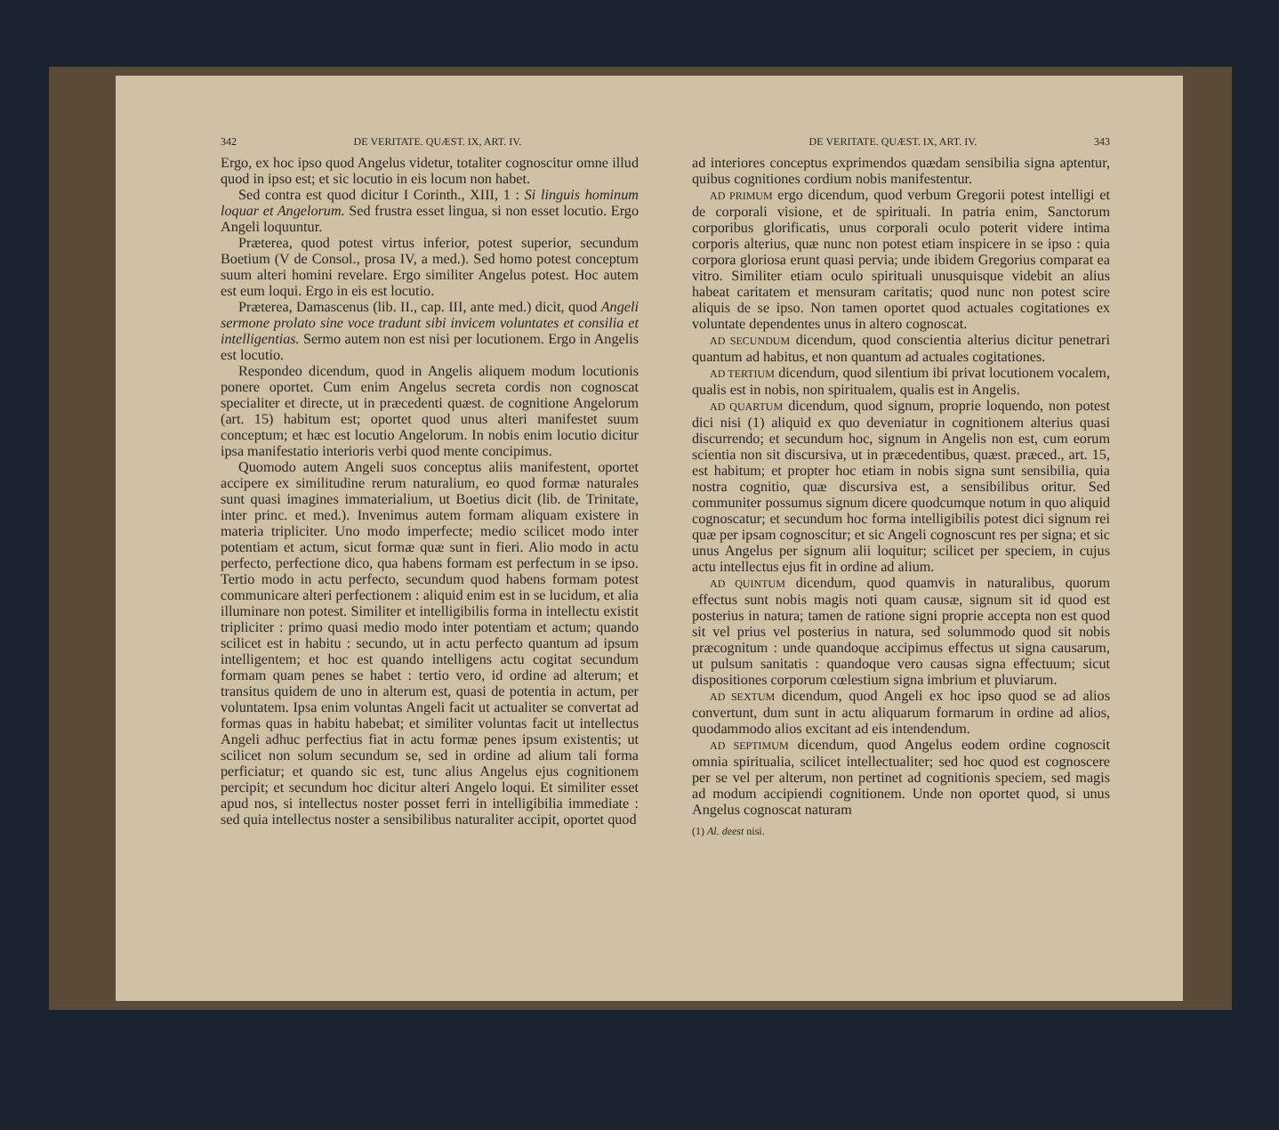342 DE VERITATE. QUÆST. IX, ART. IV.
Ergo, ex hoc ipso quod Angelus videtur, totaliter cognoscitur omne illud quod in ipso est; et sic locutio in eis locum non habet.
Sed contra est quod dicitur I Corinth., XIII, 1 : Si linguis hominum loquar et Angelorum. Sed frustra esset lingua, si non esset locutio. Ergo Angeli loquuntur.
Præterea, quod potest virtus inferior, potest superior, secundum Boetium (V de Consol., prosa IV, a med.). Sed homo potest conceptum suum alteri homini revelare. Ergo similiter Angelus potest. Hoc autem est eum loqui. Ergo in eis est locutio.
Præterea, Damascenus (lib. II., cap. III, ante med.) dicit, quod Angeli sermone prolato sine voce tradunt sibi invicem voluntates et consilia et intelligentias. Sermo autem non est nisi per locutionem. Ergo in Angelis est locutio.
Respondeo dicendum, quod in Angelis aliquem modum locutionis ponere oportet. Cum enim Angelus secreta cordis non cognoscat specialiter et directe, ut in præcedenti quæst. de cognitione Angelorum (art. 15) habitum est; oportet quod unus alteri manifestet suum conceptum; et hæc est locutio Angelorum. In nobis enim locutio dicitur ipsa manifestatio interioris verbi quod mente concipimus.
Quomodo autem Angeli suos conceptus aliis manifestent, oportet accipere ex similitudine rerum naturalium, eo quod formæ naturales sunt quasi imagines immaterialium, ut Boetius dicit (lib. de Trinitate, inter princ. et med.). Invenimus autem formam aliquam existere in materia tripliciter. Uno modo imperfecte; medio scilicet modo inter potentiam et actum, sicut formæ quæ sunt in fieri. Alio modo in actu perfecto, perfectione dico, qua habens formam est perfectum in se ipso. Tertio modo in actu perfecto, secundum quod habens formam potest communicare alteri perfectionem : aliquid enim est in se lucidum, et alia illuminare non potest. Similiter et intelligibilis forma in intellectu existit tripliciter : primo quasi medio modo inter potentiam et actum; quando scilicet est in habitu : secundo, ut in actu perfecto quantum ad ipsum intelligentem; et hoc est quando intelligens actu cogitat secundum formam quam penes se habet : tertio vero, id ordine ad alterum; et transitus quidem de uno in alterum est, quasi de potentia in actum, per voluntatem. Ipsa enim voluntas Angeli facit ut actualiter se convertat ad formas quas in habitu habebat; et similiter voluntas facit ut intellectus Angeli adhuc perfectius fiat in actu formæ penes ipsum existentis; ut scilicet non solum secundum se, sed in ordine ad alium tali forma perficiatur; et quando sic est, tunc alius Angelus ejus cognitionem percipit; et secundum hoc dicitur alteri Angelo loqui. Et similiter esset apud nos, si intellectus noster posset ferri in intelligibilia immediate : sed quia intellectus noster a sensibilibus naturaliter accipit, oportet quod
DE VERITATE. QUÆST. IX, ART. IV. 343
ad interiores conceptus exprimendos quædam sensibilia signa aptentur, quibus cognitiones cordium nobis manifestentur.
AD PRIMUM ergo dicendum, quod verbum Gregorii potest intelligi et de corporali visione, et de spirituali. In patria enim, Sanctorum corporibus glorificatis, unus corporali oculo poterit videre intima corporis alterius, quæ nunc non potest etiam inspicere in se ipso : quia corpora gloriosa erunt quasi pervia; unde ibidem Gregorius comparat ea vitro. Similiter etiam oculo spirituali unusquisque videbit an alius habeat caritatem et mensuram caritatis; quod nunc non potest scire aliquis de se ipso. Non tamen oportet quod actuales cogitationes ex voluntate dependentes unus in altero cognoscat.
AD SECUNDUM dicendum, quod conscientia alterius dicitur penetrari quantum ad habitus, et non quantum ad actuales cogitationes.
AD TERTIUM dicendum, quod silentium ibi privat locutionem vocalem, qualis est in nobis, non spiritualem, qualis est in Angelis.
AD QUARTUM dicendum, quod signum, proprie loquendo, non potest dici nisi (1) aliquid ex quo deveniatur in cognitionem alterius quasi discurrendo; et secundum hoc, signum in Angelis non est, cum eorum scientia non sit discursiva, ut in præcedentibus, quæst. præced., art. 15, est habitum; et propter hoc etiam in nobis signa sunt sensibilia, quia nostra cognitio, quæ discursiva est, a sensibilibus oritur. Sed communiter possumus signum dicere quodcumque notum in quo aliquid cognoscatur; et secundum hoc forma intelligibilis potest dici signum rei quæ per ipsam cognoscitur; et sic Angeli cognoscunt res per signa; et sic unus Angelus per signum alii loquitur; scilicet per speciem, in cujus actu intellectus ejus fit in ordine ad alium.
AD QUINTUM dicendum, quod quamvis in naturalibus, quorum effectus sunt nobis magis noti quam causæ, signum sit id quod est posterius in natura; tamen de ratione signi proprie accepta non est quod sit vel prius vel posterius in natura, sed solummodo quod sit nobis præcognitum : unde quandoque accipimus effectus ut signa causarum, ut pulsum sanitatis : quandoque vero causas signa effectuum; sicut dispositiones corporum cœlestium signa imbrium et pluviarum.
AD SEXTUM dicendum, quod Angeli ex hoc ipso quod se ad alios convertunt, dum sunt in actu aliquarum formarum in ordine ad alios, quodammodo alios excitant ad eis intendendum.
AD SEPTIMUM dicendum, quod Angelus eodem ordine cognoscit omnia spiritualia, scilicet intellectualiter; sed hoc quod est cognoscere per se vel per alterum, non pertinet ad cognitionis speciem, sed magis ad modum accipiendi cognitionem. Unde non oportet quod, si unus Angelus cognoscat naturam
(1) Al. deest nisi.